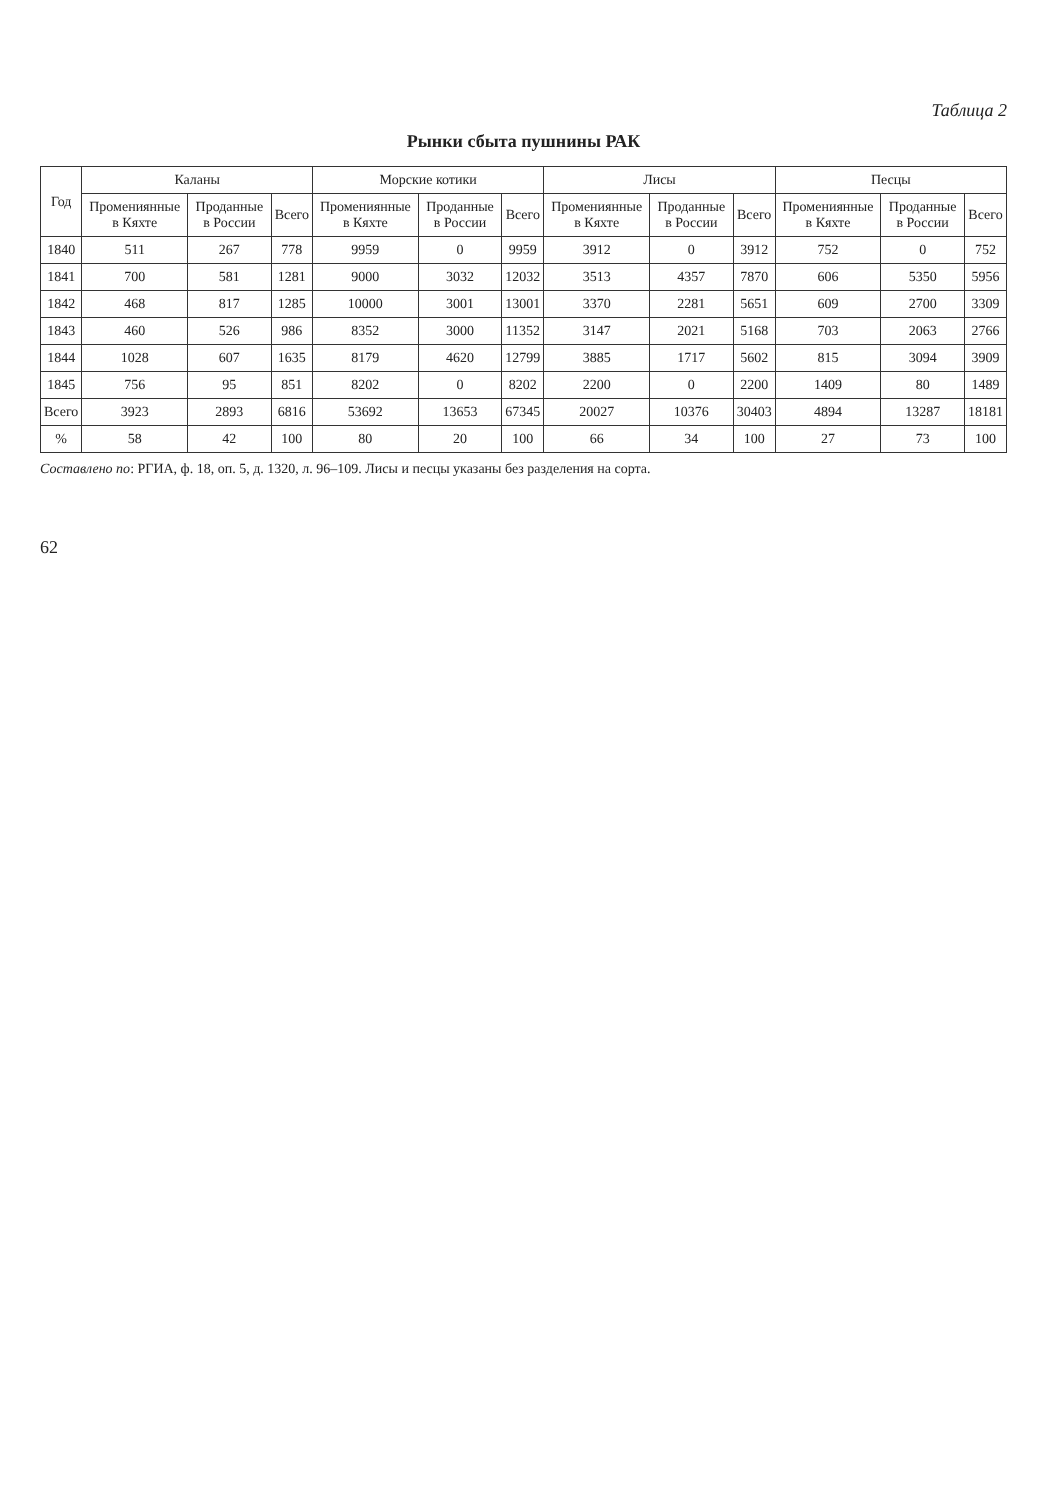Таблица 2
Рынки сбыта пушнины РАК
| Год | Каланы | | | Морские котики | | | Лисы | | | Песцы | | |
| --- | --- | --- | --- | --- | --- | --- | --- | --- | --- | --- | --- | --- |
| | Промениянные в Кяхте | Проданные в России | Всего | Промениянные в Кяхте | Проданные в России | Всего | Промениянные в Кяхте | Проданные в России | Всего | Промениянные в Кяхте | Проданные в России | Всего |
| 1840 | 511 | 267 | 778 | 9959 | 0 | 9959 | 3912 | 0 | 3912 | 752 | 0 | 752 |
| 1841 | 700 | 581 | 1281 | 9000 | 3032 | 12032 | 3513 | 4357 | 7870 | 606 | 5350 | 5956 |
| 1842 | 468 | 817 | 1285 | 10000 | 3001 | 13001 | 3370 | 2281 | 5651 | 609 | 2700 | 3309 |
| 1843 | 460 | 526 | 986 | 8352 | 3000 | 11352 | 3147 | 2021 | 5168 | 703 | 2063 | 2766 |
| 1844 | 1028 | 607 | 1635 | 8179 | 4620 | 12799 | 3885 | 1717 | 5602 | 815 | 3094 | 3909 |
| 1845 | 756 | 95 | 851 | 8202 | 0 | 8202 | 2200 | 0 | 2200 | 1409 | 80 | 1489 |
| Всего | 3923 | 2893 | 6816 | 53692 | 13653 | 67345 | 20027 | 10376 | 30403 | 4894 | 13287 | 18181 |
| % | 58 | 42 | 100 | 80 | 20 | 100 | 66 | 34 | 100 | 27 | 73 | 100 |
Составлено по: РГИА, ф. 18, оп. 5, д. 1320, л. 96–109. Лисы и песцы указаны без разделения на сорта.
62